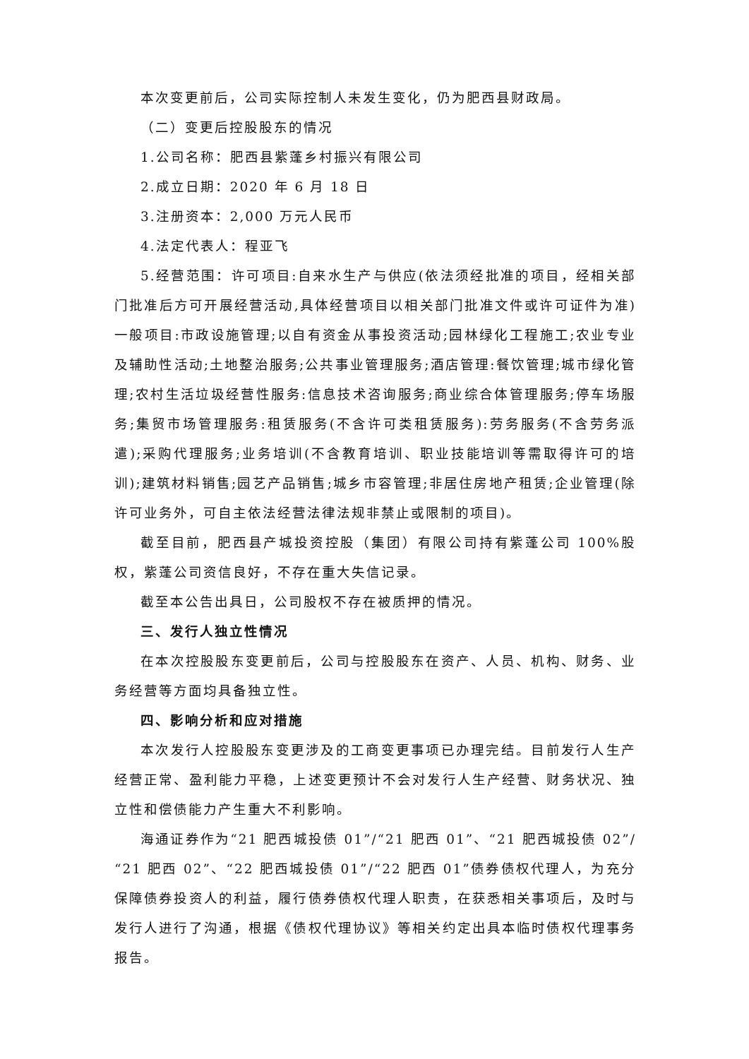本次变更前后，公司实际控制人未发生变化，仍为肥西县财政局。
（二）变更后控股股东的情况
1.公司名称：肥西县紫蓬乡村振兴有限公司
2.成立日期：2020 年 6 月 18 日
3.注册资本：2,000 万元人民币
4.法定代表人：程亚飞
5.经营范围：许可项目:自来水生产与供应(依法须经批准的项目，经相关部门批准后方可开展经营活动,具体经营项目以相关部门批准文件或许可证件为准)一般项目:市政设施管理;以自有资金从事投资活动;园林绿化工程施工;农业专业及辅助性活动;土地整治服务;公共事业管理服务;酒店管理:餐饮管理;城市绿化管理;农村生活垃圾经营性服务:信息技术咨询服务;商业综合体管理服务;停车场服务;集贸市场管理服务:租赁服务(不含许可类租赁服务):劳务服务(不含劳务派遣);采购代理服务;业务培训(不含教育培训、职业技能培训等需取得许可的培训);建筑材料销售;园艺产品销售;城乡市容管理;非居住房地产租赁;企业管理(除许可业务外，可自主依法经营法律法规非禁止或限制的项目)。
截至目前，肥西县产城投资控股（集团）有限公司持有紫蓬公司 100%股权，紫蓬公司资信良好，不存在重大失信记录。
截至本公告出具日，公司股权不存在被质押的情况。
三、发行人独立性情况
在本次控股股东变更前后，公司与控股股东在资产、人员、机构、财务、业务经营等方面均具备独立性。
四、影响分析和应对措施
本次发行人控股股东变更涉及的工商变更事项已办理完结。目前发行人生产经营正常、盈利能力平稳，上述变更预计不会对发行人生产经营、财务状况、独立性和偿债能力产生重大不利影响。
海通证券作为“21 肥西城投债 01”/“21 肥西 01”、“21 肥西城投债 02”/“21 肥西 02”、“22 肥西城投债 01”/“22 肥西 01”债券债权代理人，为充分保障债券投资人的利益，履行债券债权代理人职责，在获悉相关事项后，及时与发行人进行了沟通，根据《债权代理协议》等相关约定出具本临时债权代理事务报告。